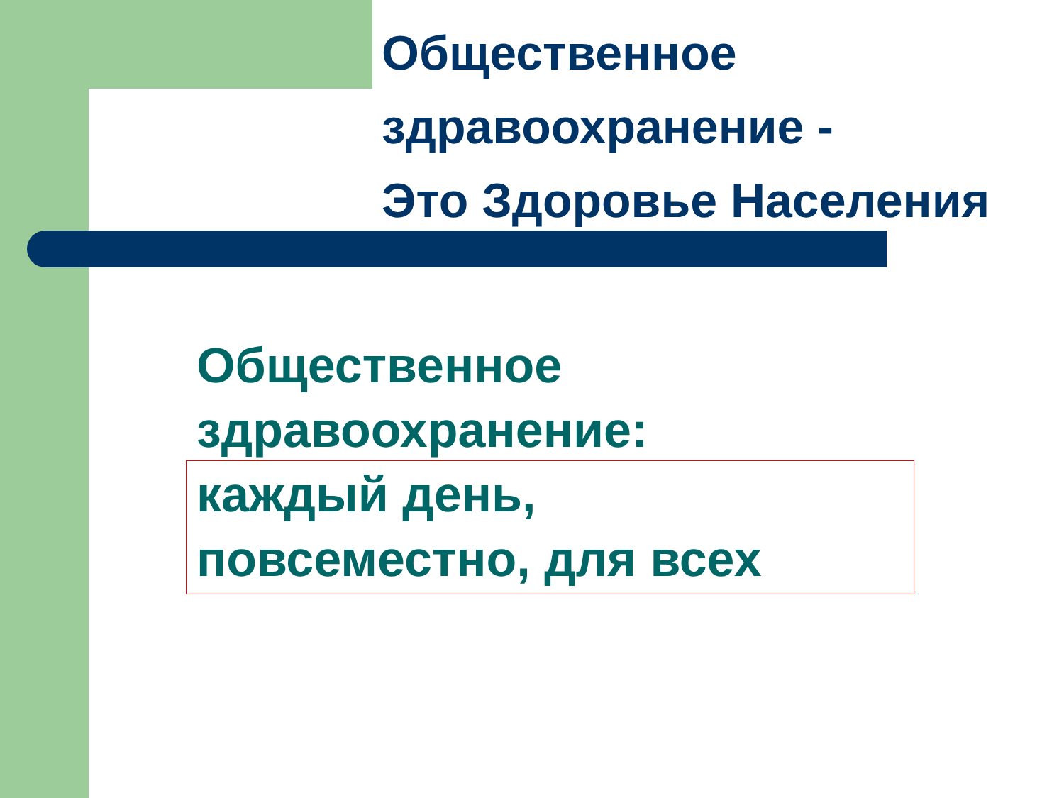Общественное
здравоохранение -
Это Здоровье Населения
Общественное
здравоохранение:
каждый день,
повсеместно, для всех